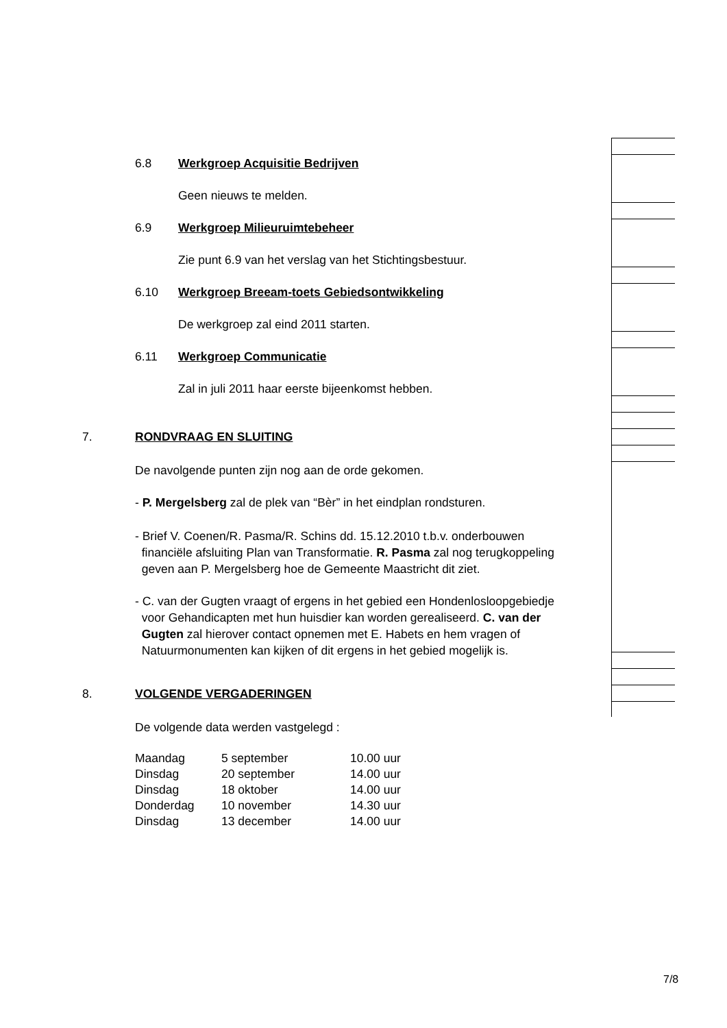6.8 Werkgroep Acquisitie Bedrijven
Geen nieuws te melden.
6.9 Werkgroep Milieuruimtebeheer
Zie punt 6.9 van het verslag van het Stichtingsbestuur.
6.10 Werkgroep Breeam-toets Gebiedsontwikkeling
De werkgroep zal eind 2011 starten.
6.11 Werkgroep Communicatie
Zal in juli 2011 haar eerste bijeenkomst hebben.
7. RONDVRAAG EN SLUITING
De navolgende punten zijn nog aan de orde gekomen.
- P. Mergelsberg zal de plek van “Bèr” in het eindplan rondsturen.
- Brief V. Coenen/R. Pasma/R. Schins dd. 15.12.2010 t.b.v. onderbouwen
financiële afsluiting Plan van Transformatie. R. Pasma zal nog terugkoppeling
geven aan P. Mergelsberg hoe de Gemeente Maastricht dit ziet.
- C. van der Gugten vraagt of ergens in het gebied een Hondenlosloopgebiedje
voor Gehandicapten met hun huisdier kan worden gerealiseerd. C. van der
Gugten zal hierover contact opnemen met E. Habets en hem vragen of
Natuurmonumenten kan kijken of dit ergens in het gebied mogelijk is.
8. VOLGENDE VERGADERINGEN
De volgende data werden vastgelegd :
| Maandag | 5 september | 10.00 uur |
| Dinsdag | 20 september | 14.00 uur |
| Dinsdag | 18 oktober | 14.00 uur |
| Donderdag | 10 november | 14.30 uur |
| Dinsdag | 13 december | 14.00 uur |
7/8